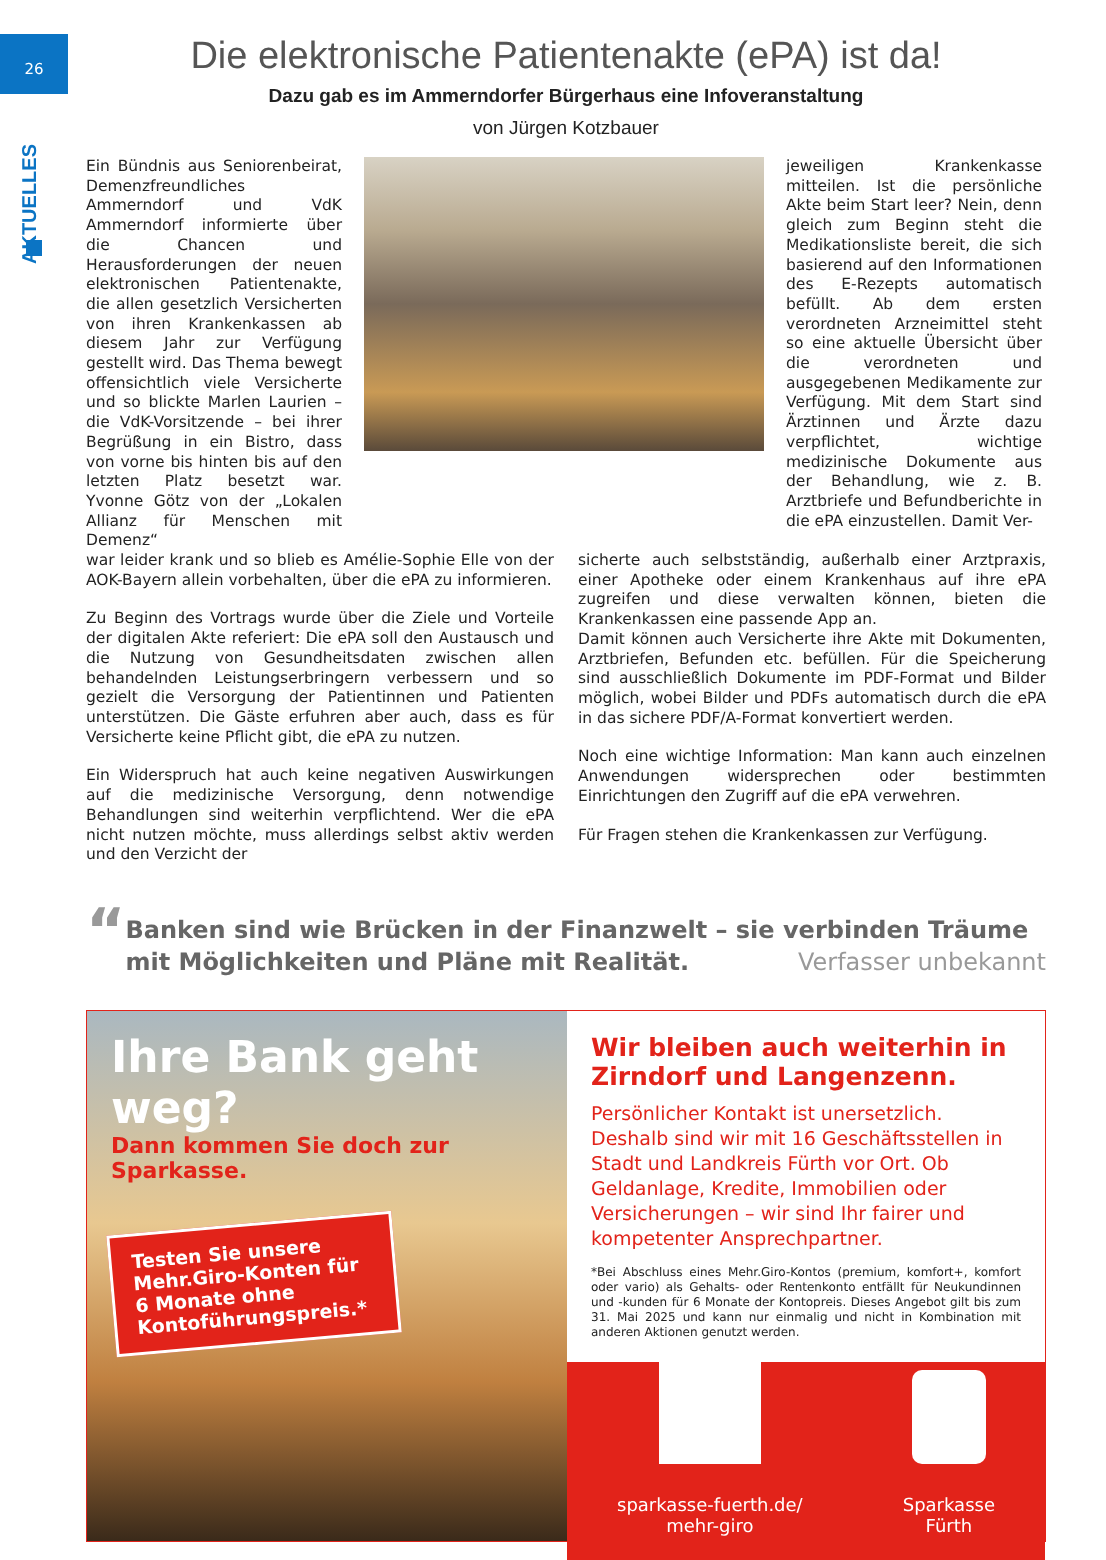26
AKTUELLES
Die elektronische Patientenakte (ePA) ist da!
Dazu gab es im Ammerndorfer Bürgerhaus eine Infoveranstaltung
von Jürgen Kotzbauer
Ein Bündnis aus Seniorenbeirat, Demenzfreundliches Ammerndorf und VdK Ammerndorf informierte über die Chancen und Herausforderungen der neuen elektronischen Patientenakte, die allen gesetzlich Versicherten von ihren Krankenkassen ab diesem Jahr zur Verfügung gestellt wird. Das Thema bewegt offensichtlich viele Versicherte und so blickte Marlen Laurien – die VdK-Vorsitzende – bei ihrer Begrüßung in ein Bistro, dass von vorne bis hinten bis auf den letzten Platz besetzt war. Yvonne Götz von der „Lokalen Allianz für Menschen mit Demenz“
jeweiligen Krankenkasse mitteilen. Ist die persönliche Akte beim Start leer? Nein, denn gleich zum Beginn steht die Medikationsliste bereit, die sich basierend auf den Informationen des E-Rezepts automatisch befüllt. Ab dem ersten verordneten Arzneimittel steht so eine aktuelle Übersicht über die verordneten und ausgegebenen Medikamente zur Verfügung. Mit dem Start sind Ärztinnen und Ärzte dazu verpflichtet, wichtige medizinische Dokumente aus der Behandlung, wie z. B. Arztbriefe und Befundberichte in die ePA einzustellen. Damit Ver-
war leider krank und so blieb es Amélie-Sophie Elle von der AOK-Bayern allein vorbehalten, über die ePA zu informieren.
Zu Beginn des Vortrags wurde über die Ziele und Vorteile der digitalen Akte referiert: Die ePA soll den Austausch und die Nutzung von Gesundheitsdaten zwischen allen behandelnden Leistungserbringern verbessern und so gezielt die Versorgung der Patientinnen und Patienten unterstützen. Die Gäste erfuhren aber auch, dass es für Versicherte keine Pflicht gibt, die ePA zu nutzen.
Ein Widerspruch hat auch keine negativen Auswirkungen auf die medizinische Versorgung, denn notwendige Behandlungen sind weiterhin verpflichtend. Wer die ePA nicht nutzen möchte, muss allerdings selbst aktiv werden und den Verzicht der
sicherte auch selbstständig, außerhalb einer Arztpraxis, einer Apotheke oder einem Krankenhaus auf ihre ePA zugreifen und diese verwalten können, bieten die Krankenkassen eine passende App an.
Damit können auch Versicherte ihre Akte mit Dokumenten, Arztbriefen, Befunden etc. befüllen. Für die Speicherung sind ausschließlich Dokumente im PDF-Format und Bilder möglich, wobei Bilder und PDFs automatisch durch die ePA in das sichere PDF/A-Format konvertiert werden.
Noch eine wichtige Information: Man kann auch einzelnen Anwendungen widersprechen oder bestimmten Einrichtungen den Zugriff auf die ePA verwehren.
Für Fragen stehen die Krankenkassen zur Verfügung.
“
Banken sind wie Brücken in der Finanzwelt – sie verbinden Träume mit Möglichkeiten und Pläne mit Realität. Verfasser unbekannt
Ihre Bank geht weg?
Dann kommen Sie doch zur Sparkasse.
Testen Sie unsere Mehr.Giro-Konten für 6 Monate ohne Kontoführungspreis.*
Wir bleiben auch weiterhin in Zirndorf und Langenzenn.
Persönlicher Kontakt ist unersetzlich. Deshalb sind wir mit 16 Geschäftsstellen in Stadt und Landkreis Fürth vor Ort. Ob Geldanlage, Kredite, Immobilien oder Versicherungen – wir sind Ihr fairer und kompetenter Ansprechpartner.
*Bei Abschluss eines Mehr.Giro-Kontos (premium, komfort+, komfort oder vario) als Gehalts- oder Rentenkonto entfällt für Neukundinnen und -kunden für 6 Monate der Kontopreis. Dieses Angebot gilt bis zum 31. Mai 2025 und kann nur einmalig und nicht in Kombination mit anderen Aktionen genutzt werden.
sparkasse-fuerth.de/
mehr-giro
Sparkasse
Fürth